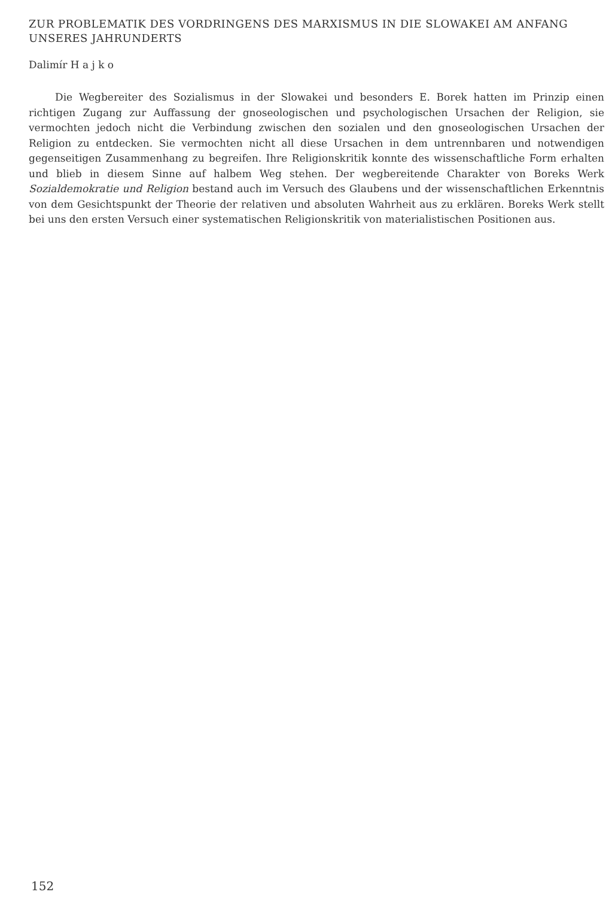ZUR PROBLEMATIK DES VORDRINGENS DES MARXISMUS IN DIE SLOWAKEI AM ANFANG UNSERES JAHRUNDERTS
Dalimír H a j k o
Die Wegbereiter des Sozialismus in der Slowakei und besonders E. Borek hatten im Prinzip einen richtigen Zugang zur Auffassung der gnoseologischen und psychologischen Ursachen der Religion, sie vermochten jedoch nicht die Verbindung zwischen den sozialen und den gnoseologischen Ursachen der Religion zu entdecken. Sie vermochten nicht all diese Ursachen in dem untrennbaren und notwendigen gegenseitigen Zusammenhang zu begreifen. Ihre Religionskritik konnte des wissenschaftliche Form erhalten und blieb in diesem Sinne auf halbem Weg stehen. Der wegbereitende Charakter von Boreks Werk Sozialdemokratie und Religion bestand auch im Versuch des Glaubens und der wissenschaftlichen Erkenntnis von dem Gesichtspunkt der Theorie der relativen und absoluten Wahrheit aus zu erklären. Boreks Werk stellt bei uns den ersten Versuch einer systematischen Religionskritik von materialistischen Positionen aus.
152